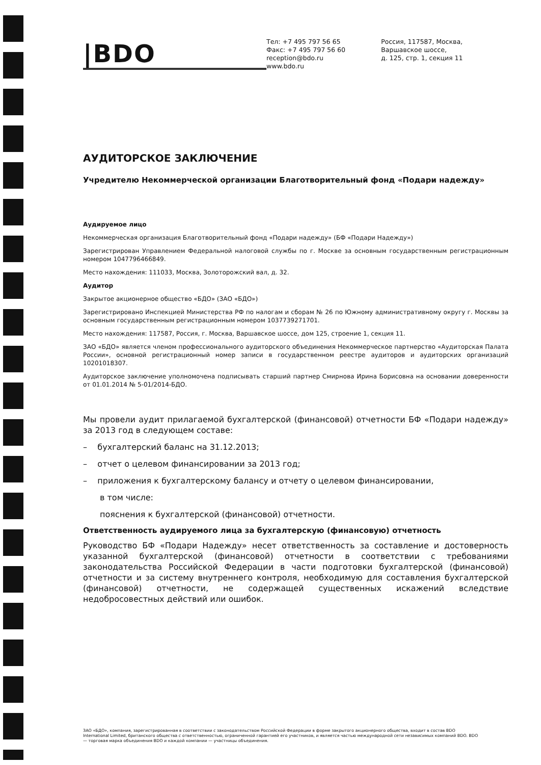|BDO
Тел: +7 495 797 56 65
Факс: +7 495 797 56 60
reception@bdo.ru
www.bdo.ru
Россия, 117587, Москва,
Варшавское шоссе,
д. 125, стр. 1, секция 11
АУДИТОРСКОЕ ЗАКЛЮЧЕНИЕ
Учредителю Некоммерческой организации Благотворительный фонд «Подари надежду»
Аудируемое лицо
Некоммерческая организация Благотворительный фонд «Подари надежду» (БФ «Подари Надежду»)
Зарегистрирован Управлением Федеральной налоговой службы по г. Москве за основным государственным регистрационным номером 1047796466849.
Место нахождения: 111033, Москва, Золоторожский вал, д. 32.
Аудитор
Закрытое акционерное общество «БДО» (ЗАО «БДО»)
Зарегистрировано Инспекцией Министерства РФ по налогам и сборам № 26 по Южному административному округу г. Москвы за основным государственным регистрационным номером 1037739271701.
Место нахождения: 117587, Россия, г. Москва, Варшавское шоссе, дом 125, строение 1, секция 11.
ЗАО «БДО» является членом профессионального аудиторского объединения Некоммерческое партнерство «Аудиторская Палата России», основной регистрационный номер записи в государственном реестре аудиторов и аудиторских организаций 10201018307.
Аудиторское заключение уполномочена подписывать старший партнер Смирнова Ирина Борисовна на основании доверенности от 01.01.2014 № 5-01/2014-БДО.
Мы провели аудит прилагаемой бухгалтерской (финансовой) отчетности БФ «Подари надежду» за 2013 год в следующем составе:
– бухгалтерский баланс на 31.12.2013;
– отчет о целевом финансировании за 2013 год;
– приложения к бухгалтерскому балансу и отчету о целевом финансировании,
в том числе:
пояснения к бухгалтерской (финансовой) отчетности.
Ответственность аудируемого лица за бухгалтерскую (финансовую) отчетность
Руководство БФ «Подари Надежду» несет ответственность за составление и достоверность указанной бухгалтерской (финансовой) отчетности в соответствии с требованиями законодательства Российской Федерации в части подготовки бухгалтерской (финансовой) отчетности и за систему внутреннего контроля, необходимую для составления бухгалтерской (финансовой) отчетности, не содержащей существенных искажений вследствие недобросовестных действий или ошибок.
ЗАО «БДО», компания, зарегистрированная в соответствии с законодательством Российской Федерации в форме закрытого акционерного общества, входит в состав BDO International Limited, британского общества с ответственностью, ограниченной гарантией его участников, и является частью международной сети независимых компаний BDO. BDO — торговая марка объединения BDO и каждой компании — участницы объединения.